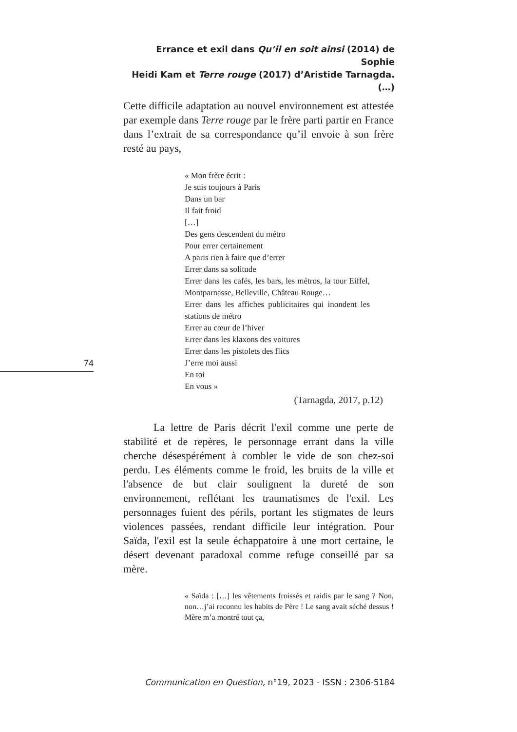Errance et exil dans Qu’il en soit ainsi (2014) de Sophie
Heidi Kam et Terre rouge (2017) d’Aristide Tarnagda. (…)
Cette difficile adaptation au nouvel environnement est attestée par exemple dans Terre rouge par le frère parti partir en France dans l’extrait de sa correspondance qu’il envoie à son frère resté au pays,
« Mon frère écrit :
Je suis toujours à Paris
Dans un bar
Il fait froid
[…]
Des gens descendent du métro
Pour errer certainement
A paris rien à faire que d’errer
Errer dans sa solitude
Errer dans les cafés, les bars, les métros, la tour Eiffel, Montparnasse, Belleville, Château Rouge…
Errer dans les affiches publicitaires qui inondent les stations de métro
Errer au cœur de l’hiver
Errer dans les klaxons des voitures
Errer dans les pistolets des flics
J’erre moi aussi
En toi
En vous »
(Tarnagda, 2017, p.12)
La lettre de Paris décrit l'exil comme une perte de stabilité et de repères, le personnage errant dans la ville cherche désespérément à combler le vide de son chez-soi perdu. Les éléments comme le froid, les bruits de la ville et l'absence de but clair soulignent la dureté de son environnement, reflétant les traumatismes de l'exil. Les personnages fuient des périls, portant les stigmates de leurs violences passées, rendant difficile leur intégration. Pour Saïda, l'exil est la seule échappatoire à une mort certaine, le désert devenant paradoxal comme refuge conseillé par sa mère.
« Saïda : […] les vêtements froissés et raidis par le sang ? Non, non…j’ai reconnu les habits de Père ! Le sang avait séché dessus ! Mère m’a montré tout ça,
74
Communication en Question, n°19, 2023 - ISSN : 2306-5184